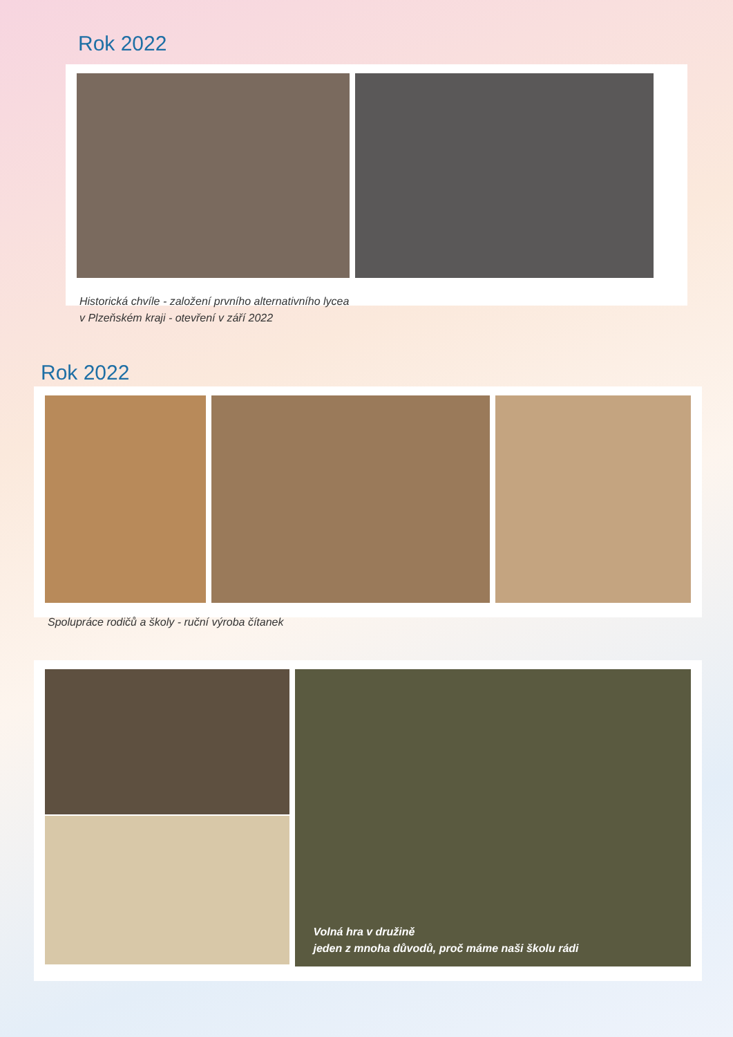Rok 2022
Historická chvíle - založení prvního alternativního lycea
v Plzeňském kraji - otevření v září 2022
Rok 2022
Spolupráce rodičů a školy - ruční výroba čítanek
Volná hra v družině
jeden z mnoha důvodů, proč máme naši školu rádi